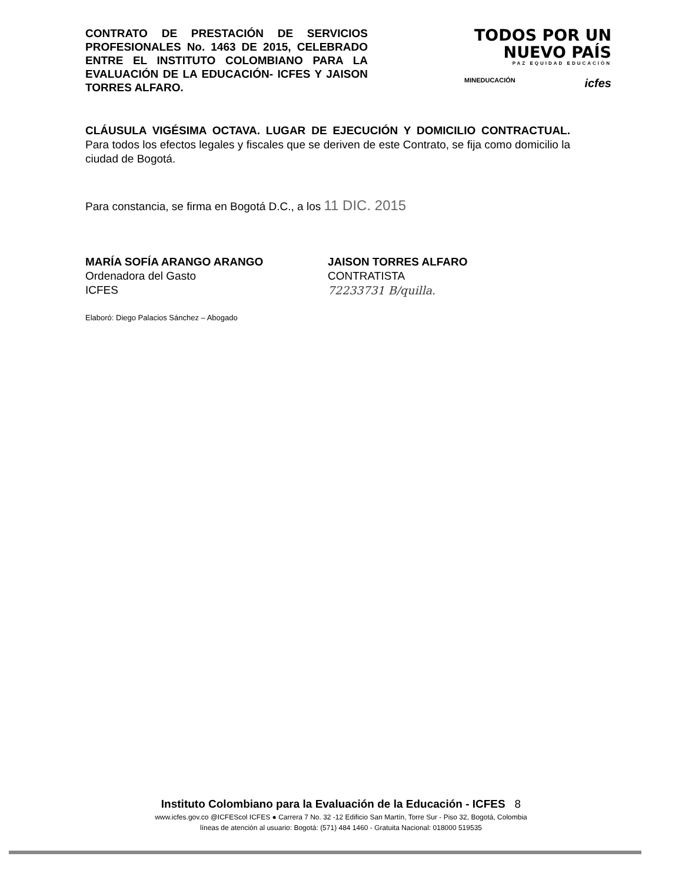CONTRATO DE PRESTACIÓN DE SERVICIOS PROFESIONALES No. 1463 DE 2015, CELEBRADO ENTRE EL INSTITUTO COLOMBIANO PARA LA EVALUACIÓN DE LA EDUCACIÓN- ICFES Y JAISON TORRES ALFARO.
TODOS POR UN
NUEVO PAÍS
PAZ EQUIDAD EDUCACIÓN
MINEDUCACIÓN icfes
CLÁUSULA VIGÉSIMA OCTAVA. LUGAR DE EJECUCIÓN Y DOMICILIO CONTRACTUAL. Para todos los efectos legales y fiscales que se deriven de este Contrato, se fija como domicilio la ciudad de Bogotá.
Para constancia, se firma en Bogotá D.C., a los 11 DIC. 2015
MARÍA SOFÍA ARANGO ARANGO
Ordenadora del Gasto
ICFES
JAISON TORRES ALFARO
CONTRATISTA
72233731 B/quilla.
Elaboró: Diego Palacios Sánchez – Abogado
Instituto Colombiano para la Evaluación de la Educación - ICFES 8
www.icfes.gov.co @ICFEScol ICFES ● Carrera 7 No. 32 -12 Edificio San Martín, Torre Sur - Piso 32, Bogotá, Colombia
líneas de atención al usuario: Bogotá: (571) 484 1460 - Gratuita Nacional: 018000 519535